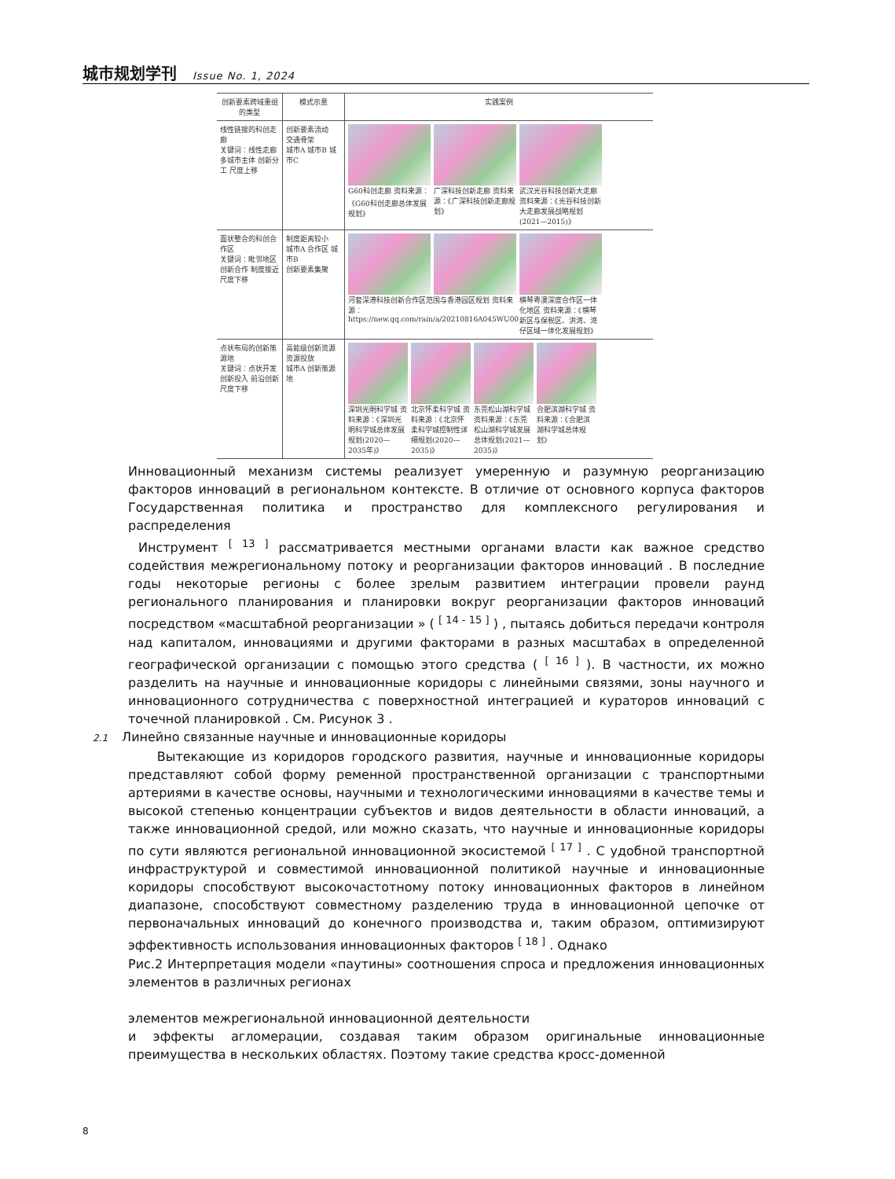城市规划学刊 Issue No. 1, 2024
| 创新要素跨域重组的类型 | 模式示意 | 实践案例 |
| --- | --- | --- |
| 线性链接的科创走廊 关键词：线性走廊 多城市主体 创新分工 尺度上移 | 创新要素流动 交通骨架 城市A 城市B 城市C | G60科创走廊 资料来源：《G60科创走廊总体发展规划》 广深科技创新走廊 资料来源：《广深科技创新走廊规划》 武汉光谷科技创新大走廊 资料来源：《光谷科技创新大走廊发展战略规划(2021—2015)》 |
| 面状整合的科创合作区 关键词：毗邻地区 创新合作 制度接近 尺度下移 | 制度距离较小 城市A 合作区 城市B 创新要素集聚 | 河套深港科技创新合作区范围与香港园区规划 资料来源：https://new.qq.com/rain/a/20210816A045WU00 横琴粤澳深度合作区一体化地区 资料来源：《横琴新区与保税区、洪湾、湾仔区域一体化发展规划》 |
| 点状布局的创新策源地 关键词：点状开发 创新投入 前沿创新 尺度下移 | 高能级创新资源 资源投放 城市A 创新策源地 | 深圳光明科学城 资料来源：《深圳光明科学城总体发展规划(2020—2035年)》 北京怀柔科学城 资料来源：《北京怀柔科学城控制性详细规划(2020—2035)》 东莞松山湖科学城 资料来源：《东莞松山湖科学城发展总体规划(2021—2035)》 合肥滨湖科学城 资料来源：《合肥滨湖科学城总体规划》 |
Инновационный механизм системы реализует умеренную и разумную реорганизацию факторов инноваций в региональном контексте. В отличие от основного корпуса факторов Государственная политика и пространство для комплексного регулирования и распределения
Инструмент <sup>[ 13 ]</sup> рассматривается местными органами власти как важное средство содействия межрегиональному потоку и реорганизации факторов инноваций . В последние годы некоторые регионы с более зрелым развитием интеграции провели раунд регионального планирования и планировки вокруг реорганизации факторов инноваций посредством «масштабной реорганизации » ( <sup>[ 14 - 15 ]</sup> ) , пытаясь добиться передачи контроля над капиталом, инновациями и другими факторами в разных масштабах в определенной географической организации с помощью этого средства ( <sup>[ 16 ]</sup> ). В частности, их можно разделить на научные и инновационные коридоры с линейными связями, зоны научного и инновационного сотрудничества с поверхностной интеграцией и кураторов инноваций с точечной планировкой . См. Рисунок 3 .
2.1 Линейно связанные научные и инновационные коридоры
Вытекающие из коридоров городского развития, научные и инновационные коридоры представляют собой форму ременной пространственной организации с транспортными артериями в качестве основы, научными и технологическими инновациями в качестве темы и высокой степенью концентрации субъектов и видов деятельности в области инноваций, а также инновационной средой, или можно сказать, что научные и инновационные коридоры по сути являются региональной инновационной экосистемой <sup>[ 17 ]</sup> . С удобной транспортной инфраструктурой и совместимой инновационной политикой научные и инновационные коридоры способствуют высокочастотному потоку инновационных факторов в линейном диапазоне, способствуют совместному разделению труда в инновационной цепочке от первоначальных инноваций до конечного производства и, таким образом, оптимизируют эффективность использования инновационных факторов <sup>[ 18 ]</sup> . Однако
Рис.2 Интерпретация модели «паутины» соотношения спроса и предложения инновационных элементов в различных регионах
элементов межрегиональной инновационной деятельности
и эффекты агломерации, создавая таким образом оригинальные инновационные преимущества в нескольких областях. Поэтому такие средства кросс-доменной
8